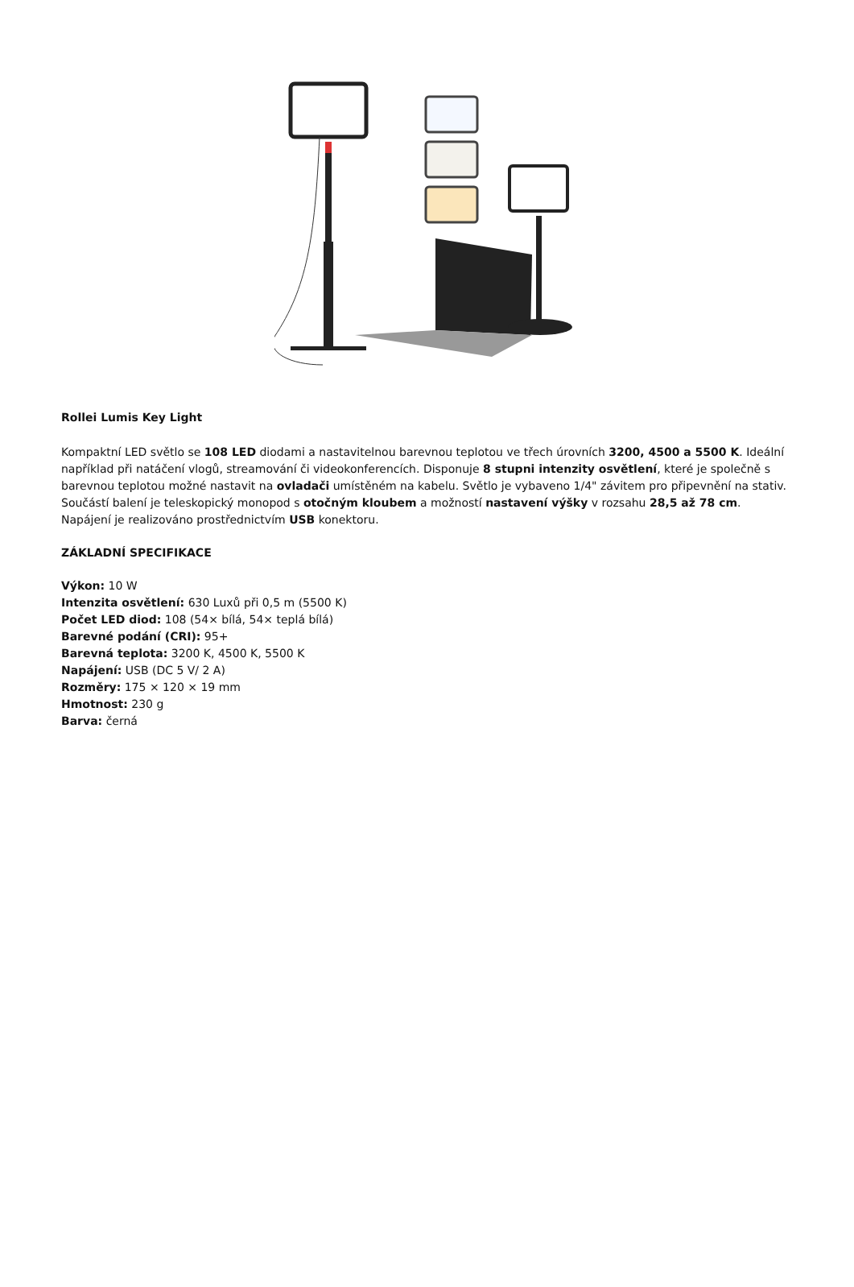Rollei Lumis Key Light
Kompaktní LED světlo se 108 LED diodami a nastavitelnou barevnou teplotou ve třech úrovních 3200, 4500 a 5500 K. Ideální například při natáčení vlogů, streamování či videokonferencích. Disponuje 8 stupni intenzity osvětlení, které je společně s barevnou teplotou možné nastavit na ovladači umístěném na kabelu. Světlo je vybaveno 1/4" závitem pro připevnění na stativ. Součástí balení je teleskopický monopod s otočným kloubem a možností nastavení výšky v rozsahu 28,5 až 78 cm. Napájení je realizováno prostřednictvím USB konektoru.
ZÁKLADNÍ SPECIFIKACE
Výkon: 10 W
Intenzita osvětlení: 630 Luxů při 0,5 m (5500 K)
Počet LED diod: 108 (54× bílá, 54× teplá bílá)
Barevné podání (CRI): 95+
Barevná teplota: 3200 K, 4500 K, 5500 K
Napájení: USB (DC 5 V/ 2 A)
Rozměry: 175 × 120 × 19 mm
Hmotnost: 230 g
Barva: černá